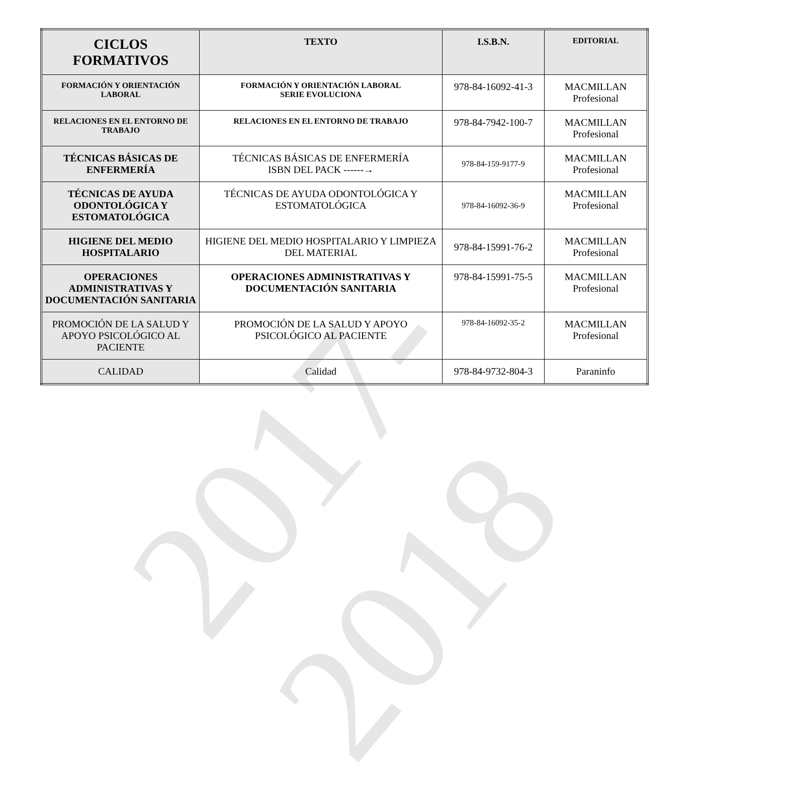2017-2018
| CICLOS FORMATIVOS | TEXTO | I.S.B.N. | EDITORIAL |
| --- | --- | --- | --- |
| FORMACIÓN Y ORIENTACIÓN LABORAL | FORMACIÓN Y ORIENTACIÓN LABORAL SERIE EVOLUCIONA | 978-84-16092-41-3 | MACMILLAN Profesional |
| RELACIONES EN EL ENTORNO DE TRABAJO | RELACIONES EN EL ENTORNO DE TRABAJO | 978-84-7942-100-7 | MACMILLAN Profesional |
| TÉCNICAS BÁSICAS DE ENFERMERÍA | TÉCNICAS BÁSICAS DE ENFERMERÍA ISBN DEL PACK ------→ | 978-84-159-9177-9 | MACMILLAN Profesional |
| TÉCNICAS DE AYUDA ODONTOLÓGICA Y ESTOMATOLÓGICA | TÉCNICAS DE AYUDA ODONTOLÓGICA Y ESTOMATOLÓGICA | 978-84-16092-36-9 | MACMILLAN Profesional |
| HIGIENE DEL MEDIO HOSPITALARIO | HIGIENE DEL MEDIO HOSPITALARIO Y LIMPIEZA DEL MATERIAL | 978-84-15991-76-2 | MACMILLAN Profesional |
| OPERACIONES ADMINISTRATIVAS Y DOCUMENTACIÓN SANITARIA | OPERACIONES ADMINISTRATIVAS Y DOCUMENTACIÓN SANITARIA | 978-84-15991-75-5 | MACMILLAN Profesional |
| PROMOCIÓN DE LA SALUD Y APOYO PSICOLÓGICO AL PACIENTE | PROMOCIÓN DE LA SALUD Y APOYO PSICOLÓGICO AL PACIENTE | 978-84-16092-35-2 | MACMILLAN Profesional |
| CALIDAD | Calidad | 978-84-9732-804-3 | Paraninfo |